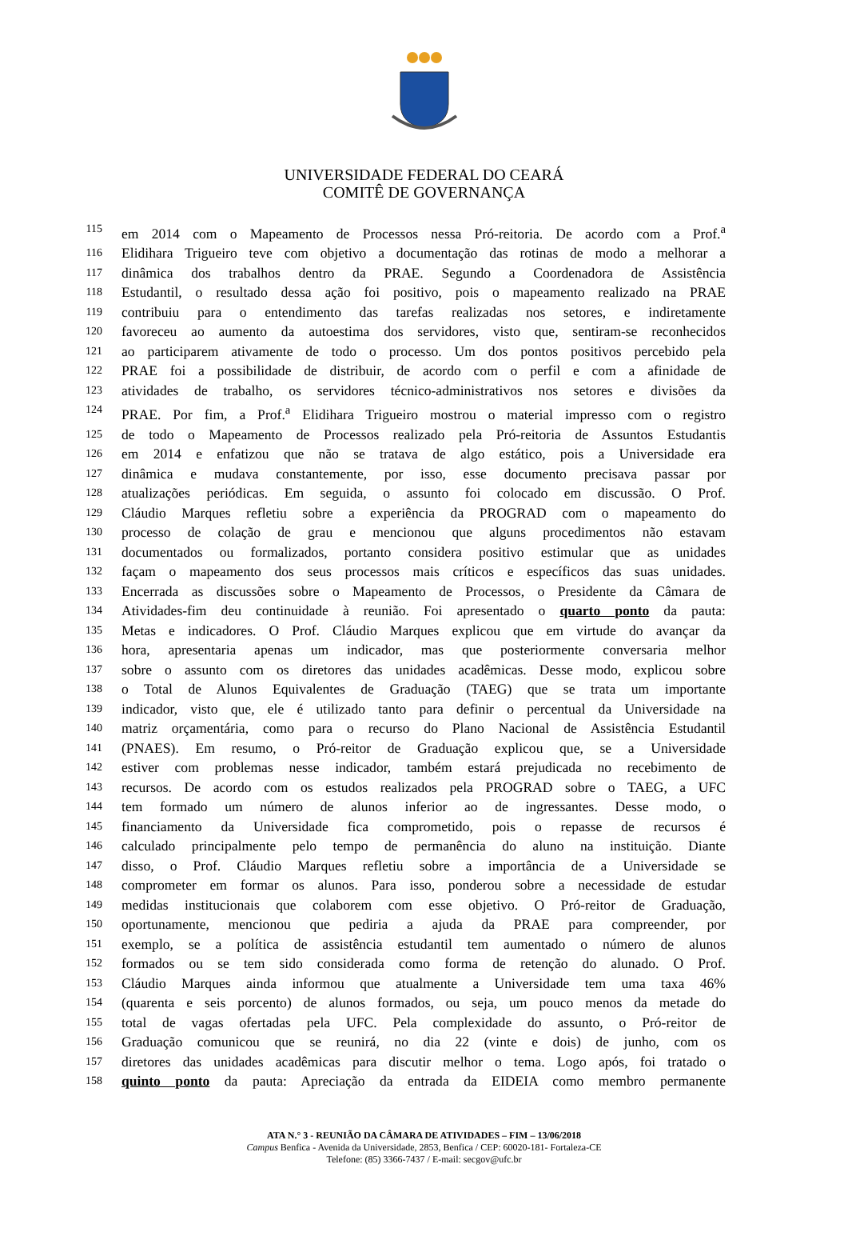UNIVERSIDADE FEDERAL DO CEARÁ
COMITÊ DE GOVERNANÇA
115 em 2014 com o Mapeamento de Processos nessa Pró-reitoria. De acordo com a Prof.<sup>a</sup>
116 Elidihara Trigueiro teve com objetivo a documentação das rotinas de modo a melhorar a
117 dinâmica dos trabalhos dentro da PRAE. Segundo a Coordenadora de Assistência
118 Estudantil, o resultado dessa ação foi positivo, pois o mapeamento realizado na PRAE
119 contribuiu para o entendimento das tarefas realizadas nos setores, e indiretamente
120 favoreceu ao aumento da autoestima dos servidores, visto que, sentiram-se reconhecidos
121 ao participarem ativamente de todo o processo. Um dos pontos positivos percebido pela
122 PRAE foi a possibilidade de distribuir, de acordo com o perfil e com a afinidade de
123 atividades de trabalho, os servidores técnico-administrativos nos setores e divisões da
124 PRAE. Por fim, a Prof.<sup>a</sup> Elidihara Trigueiro mostrou o material impresso com o registro
125 de todo o Mapeamento de Processos realizado pela Pró-reitoria de Assuntos Estudantis
126 em 2014 e enfatizou que não se tratava de algo estático, pois a Universidade era
127 dinâmica e mudava constantemente, por isso, esse documento precisava passar por
128 atualizações periódicas. Em seguida, o assunto foi colocado em discussão. O Prof.
129 Cláudio Marques refletiu sobre a experiência da PROGRAD com o mapeamento do
130 processo de colação de grau e mencionou que alguns procedimentos não estavam
131 documentados ou formalizados, portanto considera positivo estimular que as unidades
132 façam o mapeamento dos seus processos mais críticos e específicos das suas unidades.
133 Encerrada as discussões sobre o Mapeamento de Processos, o Presidente da Câmara de
134 Atividades-fim deu continuidade à reunião. Foi apresentado o quarto ponto da pauta:
135 Metas e indicadores. O Prof. Cláudio Marques explicou que em virtude do avançar da
136 hora, apresentaria apenas um indicador, mas que posteriormente conversaria melhor
137 sobre o assunto com os diretores das unidades acadêmicas. Desse modo, explicou sobre
138 o Total de Alunos Equivalentes de Graduação (TAEG) que se trata um importante
139 indicador, visto que, ele é utilizado tanto para definir o percentual da Universidade na
140 matriz orçamentária, como para o recurso do Plano Nacional de Assistência Estudantil
141 (PNAES). Em resumo, o Pró-reitor de Graduação explicou que, se a Universidade
142 estiver com problemas nesse indicador, também estará prejudicada no recebimento de
143 recursos. De acordo com os estudos realizados pela PROGRAD sobre o TAEG, a UFC
144 tem formado um número de alunos inferior ao de ingressantes. Desse modo, o
145 financiamento da Universidade fica comprometido, pois o repasse de recursos é
146 calculado principalmente pelo tempo de permanência do aluno na instituição. Diante
147 disso, o Prof. Cláudio Marques refletiu sobre a importância de a Universidade se
148 comprometer em formar os alunos. Para isso, ponderou sobre a necessidade de estudar
149 medidas institucionais que colaborem com esse objetivo. O Pró-reitor de Graduação,
150 oportunamente, mencionou que pediria a ajuda da PRAE para compreender, por
151 exemplo, se a política de assistência estudantil tem aumentado o número de alunos
152 formados ou se tem sido considerada como forma de retenção do alunado. O Prof.
153 Cláudio Marques ainda informou que atualmente a Universidade tem uma taxa 46%
154 (quarenta e seis porcento) de alunos formados, ou seja, um pouco menos da metade do
155 total de vagas ofertadas pela UFC. Pela complexidade do assunto, o Pró-reitor de
156 Graduação comunicou que se reunirá, no dia 22 (vinte e dois) de junho, com os
157 diretores das unidades acadêmicas para discutir melhor o tema. Logo após, foi tratado o
158 quinto ponto da pauta: Apreciação da entrada da EIDEIA como membro permanente
ATA N.° 3 - REUNIÃO DA CÂMARA DE ATIVIDADES – FIM – 13/06/2018
Campus Benfica - Avenida da Universidade, 2853, Benfica / CEP: 60020-181- Fortaleza-CE
Telefone: (85) 3366-7437 / E-mail: secgov@ufc.br